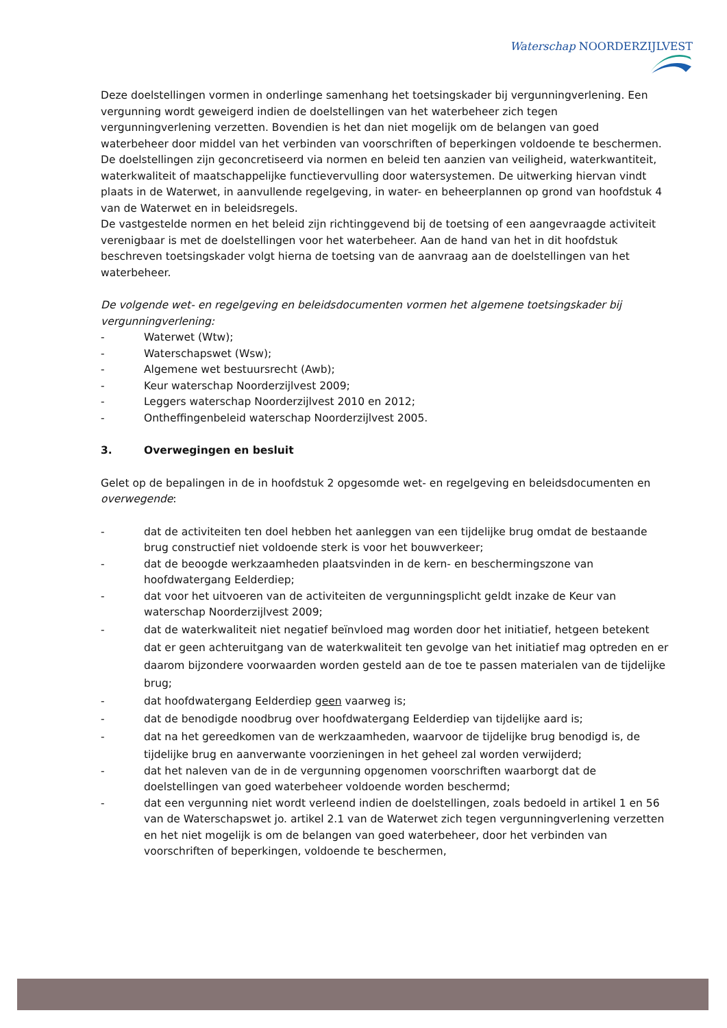Waterschap NOORDERZIJLVEST
Deze doelstellingen vormen in onderlinge samenhang het toetsingskader bij vergunningverlening. Een vergunning wordt geweigerd indien de doelstellingen van het waterbeheer zich tegen vergunningverlening verzetten. Bovendien is het dan niet mogelijk om de belangen van goed waterbeheer door middel van het verbinden van voorschriften of beperkingen voldoende te beschermen. De doelstellingen zijn geconcretiseerd via normen en beleid ten aanzien van veiligheid, waterkwantiteit, waterkwaliteit of maatschappelijke functievervulling door watersystemen. De uitwerking hiervan vindt plaats in de Waterwet, in aanvullende regelgeving, in water- en beheerplannen op grond van hoofdstuk 4 van de Waterwet en in beleidsregels.
De vastgestelde normen en het beleid zijn richtinggevend bij de toetsing of een aangevraagde activiteit verenigbaar is met de doelstellingen voor het waterbeheer. Aan de hand van het in dit hoofdstuk beschreven toetsingskader volgt hierna de toetsing van de aanvraag aan de doelstellingen van het waterbeheer.
De volgende wet- en regelgeving en beleidsdocumenten vormen het algemene toetsingskader bij vergunningverlening:
- Waterwet (Wtw);
- Waterschapswet (Wsw);
- Algemene wet bestuursrecht (Awb);
- Keur waterschap Noorderzijlvest 2009;
- Leggers waterschap Noorderzijlvest 2010 en 2012;
- Ontheffingenbeleid waterschap Noorderzijlvest 2005.
3. Overwegingen en besluit
Gelet op de bepalingen in de in hoofdstuk 2 opgesomde wet- en regelgeving en beleidsdocumenten en overwegende:
- dat de activiteiten ten doel hebben het aanleggen van een tijdelijke brug omdat de bestaande brug constructief niet voldoende sterk is voor het bouwverkeer;
- dat de beoogde werkzaamheden plaatsvinden in de kern- en beschermingszone van hoofdwatergang Eelderdiep;
- dat voor het uitvoeren van de activiteiten de vergunningsplicht geldt inzake de Keur van waterschap Noorderzijlvest 2009;
- dat de waterkwaliteit niet negatief beïnvloed mag worden door het initiatief, hetgeen betekent dat er geen achteruitgang van de waterkwaliteit ten gevolge van het initiatief mag optreden en er daarom bijzondere voorwaarden worden gesteld aan de toe te passen materialen van de tijdelijke brug;
- dat hoofdwatergang Eelderdiep geen vaarweg is;
- dat de benodigde noodbrug over hoofdwatergang Eelderdiep van tijdelijke aard is;
- dat na het gereedkomen van de werkzaamheden, waarvoor de tijdelijke brug benodigd is, de tijdelijke brug en aanverwante voorzieningen in het geheel zal worden verwijderd;
- dat het naleven van de in de vergunning opgenomen voorschriften waarborgt dat de doelstellingen van goed waterbeheer voldoende worden beschermd;
- dat een vergunning niet wordt verleend indien de doelstellingen, zoals bedoeld in artikel 1 en 56 van de Waterschapswet jo. artikel 2.1 van de Waterwet zich tegen vergunningverlening verzetten en het niet mogelijk is om de belangen van goed waterbeheer, door het verbinden van voorschriften of beperkingen, voldoende te beschermen,